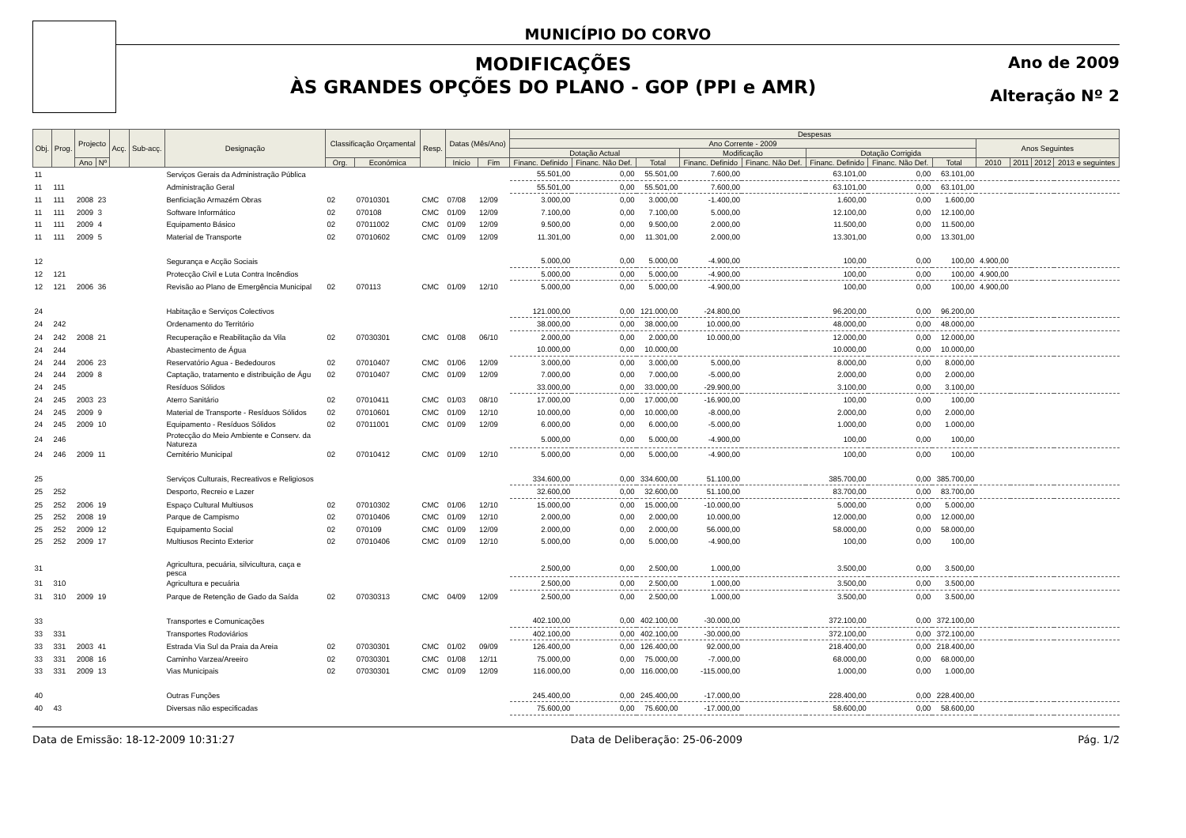MUNICÍPIO DO CORVO
MODIFICAÇÕES
ÀS GRANDES OPÇÕES DO PLANO - GOP (PPI e AMR)
Ano de 2009
Alteração Nº 2
| Obj. | Prog. | Projecto | | Acç. | Sub-acç. | Designação | Classificação Orçamental | | Resp. | Datas (Mês/Ano) | | Despesas | | | | | | | | | | | |
| --- | --- | --- | --- | --- | --- | --- | --- | --- | --- | --- | --- | --- | --- | --- | --- | --- | --- | --- | --- | --- | --- | --- | --- |
| | | | | | | | | | | | | Ano Corrente - 2009 | | | | | | | | Anos Seguintes | | | |
| | | | | | | | | | | | | Dotação Actual | | | Modificação | | Dotação Corrigida | | | | | | |
| | | Ano | Nº | | | | Org. | Económica | | Inicio | Fim | Financ. Definido | Financ. Não Def. | Total | Financ. Definido | Financ. Não Def. | Financ. Definido | Financ. Não Def. | Total | 2010 | 2011 | 2012 | 2013 e seguintes |
| 11 | | | | | | Serviços Gerais da Administração Pública | | | | | | 55.501,00 | 0,00 | 55.501,00 | 7.600,00 | | 63.101,00 | 0,00 | 63.101,00 | | | | |
| 11 | 111 | | | | | Administração Geral | | | | | | 55.501,00 | 0,00 | 55.501,00 | 7.600,00 | | 63.101,00 | 0,00 | 63.101,00 | | | | |
| 11 | 111 | 2008 | 23 | | | Benficiação Armazém Obras | 02 | 07010301 | CMC | 07/08 | 12/09 | 3.000,00 | 0,00 | 3.000,00 | -1.400,00 | | 1.600,00 | 0,00 | 1.600,00 | | | | |
| 11 | 111 | 2009 | 3 | | | Software Informático | 02 | 070108 | CMC | 01/09 | 12/09 | 7.100,00 | 0,00 | 7.100,00 | 5.000,00 | | 12.100,00 | 0,00 | 12.100,00 | | | | |
| 11 | 111 | 2009 | 4 | | | Equipamento Básico | 02 | 07011002 | CMC | 01/09 | 12/09 | 9.500,00 | 0,00 | 9.500,00 | 2.000,00 | | 11.500,00 | 0,00 | 11.500,00 | | | | |
| 11 | 111 | 2009 | 5 | | | Material de Transporte | 02 | 07010602 | CMC | 01/09 | 12/09 | 11.301,00 | 0,00 | 11.301,00 | 2.000,00 | | 13.301,00 | 0,00 | 13.301,00 | | | | |
| 12 | | | | | | Segurança e Acção Sociais | | | | | | 5.000,00 | 0,00 | 5.000,00 | -4.900,00 | | 100,00 | 0,00 | 100,00 | 4.900,00 | | | |
| 12 | 121 | | | | | Protecção Civil e Luta Contra Incêndios | | | | | | 5.000,00 | 0,00 | 5.000,00 | -4.900,00 | | 100,00 | 0,00 | 100,00 | 4.900,00 | | | |
| 12 | 121 | 2006 | 36 | | | Revisão ao Plano de Emergência Municipal | 02 | 070113 | CMC | 01/09 | 12/10 | 5.000,00 | 0,00 | 5.000,00 | -4.900,00 | | 100,00 | 0,00 | 100,00 | 4.900,00 | | | |
| 24 | | | | | | Habitação e Serviços Colectivos | | | | | | 121.000,00 | 0,00 | 121.000,00 | -24.800,00 | | 96.200,00 | 0,00 | 96.200,00 | | | | |
| 24 | 242 | | | | | Ordenamento do Território | | | | | | 38.000,00 | 0,00 | 38.000,00 | 10.000,00 | | 48.000,00 | 0,00 | 48.000,00 | | | | |
| 24 | 242 | 2008 | 21 | | | Recuperação e Reabilitação da Vila | 02 | 07030301 | CMC | 01/08 | 06/10 | 2.000,00 | 0,00 | 2.000,00 | 10.000,00 | | 12.000,00 | 0,00 | 12.000,00 | | | | |
| 24 | 244 | | | | | Abastecimento de Água | | | | | | 10.000,00 | 0,00 | 10.000,00 | | | 10.000,00 | 0,00 | 10.000,00 | | | | |
| 24 | 244 | 2006 | 23 | | | Reservatório Agua - Bededouros | 02 | 07010407 | CMC | 01/06 | 12/09 | 3.000,00 | 0,00 | 3.000,00 | 5.000,00 | | 8.000,00 | 0,00 | 8.000,00 | | | | |
| 24 | 244 | 2009 | 8 | | | Captação, tratamento e distribuição de Águ | 02 | 07010407 | CMC | 01/09 | 12/09 | 7.000,00 | 0,00 | 7.000,00 | -5.000,00 | | 2.000,00 | 0,00 | 2.000,00 | | | | |
| 24 | 245 | | | | | Resíduos Sólidos | | | | | | 33.000,00 | 0,00 | 33.000,00 | -29.900,00 | | 3.100,00 | 0,00 | 3.100,00 | | | | |
| 24 | 245 | 2003 | 23 | | | Aterro Sanitário | 02 | 07010411 | CMC | 01/03 | 08/10 | 17.000,00 | 0,00 | 17.000,00 | -16.900,00 | | 100,00 | 0,00 | 100,00 | | | | |
| 24 | 245 | 2009 | 9 | | | Material de Transporte - Resíduos Sólidos | 02 | 07010601 | CMC | 01/09 | 12/10 | 10.000,00 | 0,00 | 10.000,00 | -8.000,00 | | 2.000,00 | 0,00 | 2.000,00 | | | | |
| 24 | 245 | 2009 | 10 | | | Equipamento - Resíduos Sólidos | 02 | 07011001 | CMC | 01/09 | 12/09 | 6.000,00 | 0,00 | 6.000,00 | -5.000,00 | | 1.000,00 | 0,00 | 1.000,00 | | | | |
| 24 | 246 | | | | | Protecção do Meio Ambiente e Conserv. da Natureza | | | | | | 5.000,00 | 0,00 | 5.000,00 | -4.900,00 | | 100,00 | 0,00 | 100,00 | | | | |
| 24 | 246 | 2009 | 11 | | | Cemitério Municipal | 02 | 07010412 | CMC | 01/09 | 12/10 | 5.000,00 | 0,00 | 5.000,00 | -4.900,00 | | 100,00 | 0,00 | 100,00 | | | | |
| 25 | | | | | | Serviços Culturais, Recreativos e Religiosos | | | | | | 334.600,00 | 0,00 | 334.600,00 | 51.100,00 | | 385.700,00 | 0,00 | 385.700,00 | | | | |
| 25 | 252 | | | | | Desporto, Recreio e Lazer | | | | | | 32.600,00 | 0,00 | 32.600,00 | 51.100,00 | | 83.700,00 | 0,00 | 83.700,00 | | | | |
| 25 | 252 | 2006 | 19 | | | Espaço Cultural Multiusos | 02 | 07010302 | CMC | 01/06 | 12/10 | 15.000,00 | 0,00 | 15.000,00 | -10.000,00 | | 5.000,00 | 0,00 | 5.000,00 | | | | |
| 25 | 252 | 2008 | 19 | | | Parque de Campismo | 02 | 07010406 | CMC | 01/09 | 12/10 | 2.000,00 | 0,00 | 2.000,00 | 10.000,00 | | 12.000,00 | 0,00 | 12.000,00 | | | | |
| 25 | 252 | 2009 | 12 | | | Equipamento Social | 02 | 070109 | CMC | 01/09 | 12/09 | 2.000,00 | 0,00 | 2.000,00 | 56.000,00 | | 58.000,00 | 0,00 | 58.000,00 | | | | |
| 25 | 252 | 2009 | 17 | | | Multiusos Recinto Exterior | 02 | 07010406 | CMC | 01/09 | 12/10 | 5.000,00 | 0,00 | 5.000,00 | -4.900,00 | | 100,00 | 0,00 | 100,00 | | | | |
| 31 | | | | | | Agricultura, pecuária, silvicultura, caça e pesca | | | | | | 2.500,00 | 0,00 | 2.500,00 | 1.000,00 | | 3.500,00 | 0,00 | 3.500,00 | | | | |
| 31 | 310 | | | | | Agricultura e pecuária | | | | | | 2.500,00 | 0,00 | 2.500,00 | 1.000,00 | | 3.500,00 | 0,00 | 3.500,00 | | | | |
| 31 | 310 | 2009 | 19 | | | Parque de Retenção de Gado da Saída | 02 | 07030313 | CMC | 04/09 | 12/09 | 2.500,00 | 0,00 | 2.500,00 | 1.000,00 | | 3.500,00 | 0,00 | 3.500,00 | | | | |
| 33 | | | | | | Transportes e Comunicações | | | | | | 402.100,00 | 0,00 | 402.100,00 | -30.000,00 | | 372.100,00 | 0,00 | 372.100,00 | | | | |
| 33 | 331 | | | | | Transportes Rodoviários | | | | | | 402.100,00 | 0,00 | 402.100,00 | -30.000,00 | | 372.100,00 | 0,00 | 372.100,00 | | | | |
| 33 | 331 | 2003 | 41 | | | Estrada Via Sul da Praia da Areia | 02 | 07030301 | CMC | 01/02 | 09/09 | 126.400,00 | 0,00 | 126.400,00 | 92.000,00 | | 218.400,00 | 0,00 | 218.400,00 | | | | |
| 33 | 331 | 2008 | 16 | | | Caminho Varzea/Areeiro | 02 | 07030301 | CMC | 01/08 | 12/11 | 75.000,00 | 0,00 | 75.000,00 | -7.000,00 | | 68.000,00 | 0,00 | 68.000,00 | | | | |
| 33 | 331 | 2009 | 13 | | | Vias Municipais | 02 | 07030301 | CMC | 01/09 | 12/09 | 116.000,00 | 0,00 | 116.000,00 | -115.000,00 | | 1.000,00 | 0,00 | 1.000,00 | | | | |
| 40 | | | | | | Outras Funções | | | | | | 245.400,00 | 0,00 | 245.400,00 | -17.000,00 | | 228.400,00 | 0,00 | 228.400,00 | | | | |
| 40 | 43 | | | | | Diversas não especificadas | | | | | | 75.600,00 | 0,00 | 75.600,00 | -17.000,00 | | 58.600,00 | 0,00 | 58.600,00 | | | | |
Data de Emissão: 18-12-2009 10:31:27 Data de Deliberação: 25-06-2009 Pág. 1/2